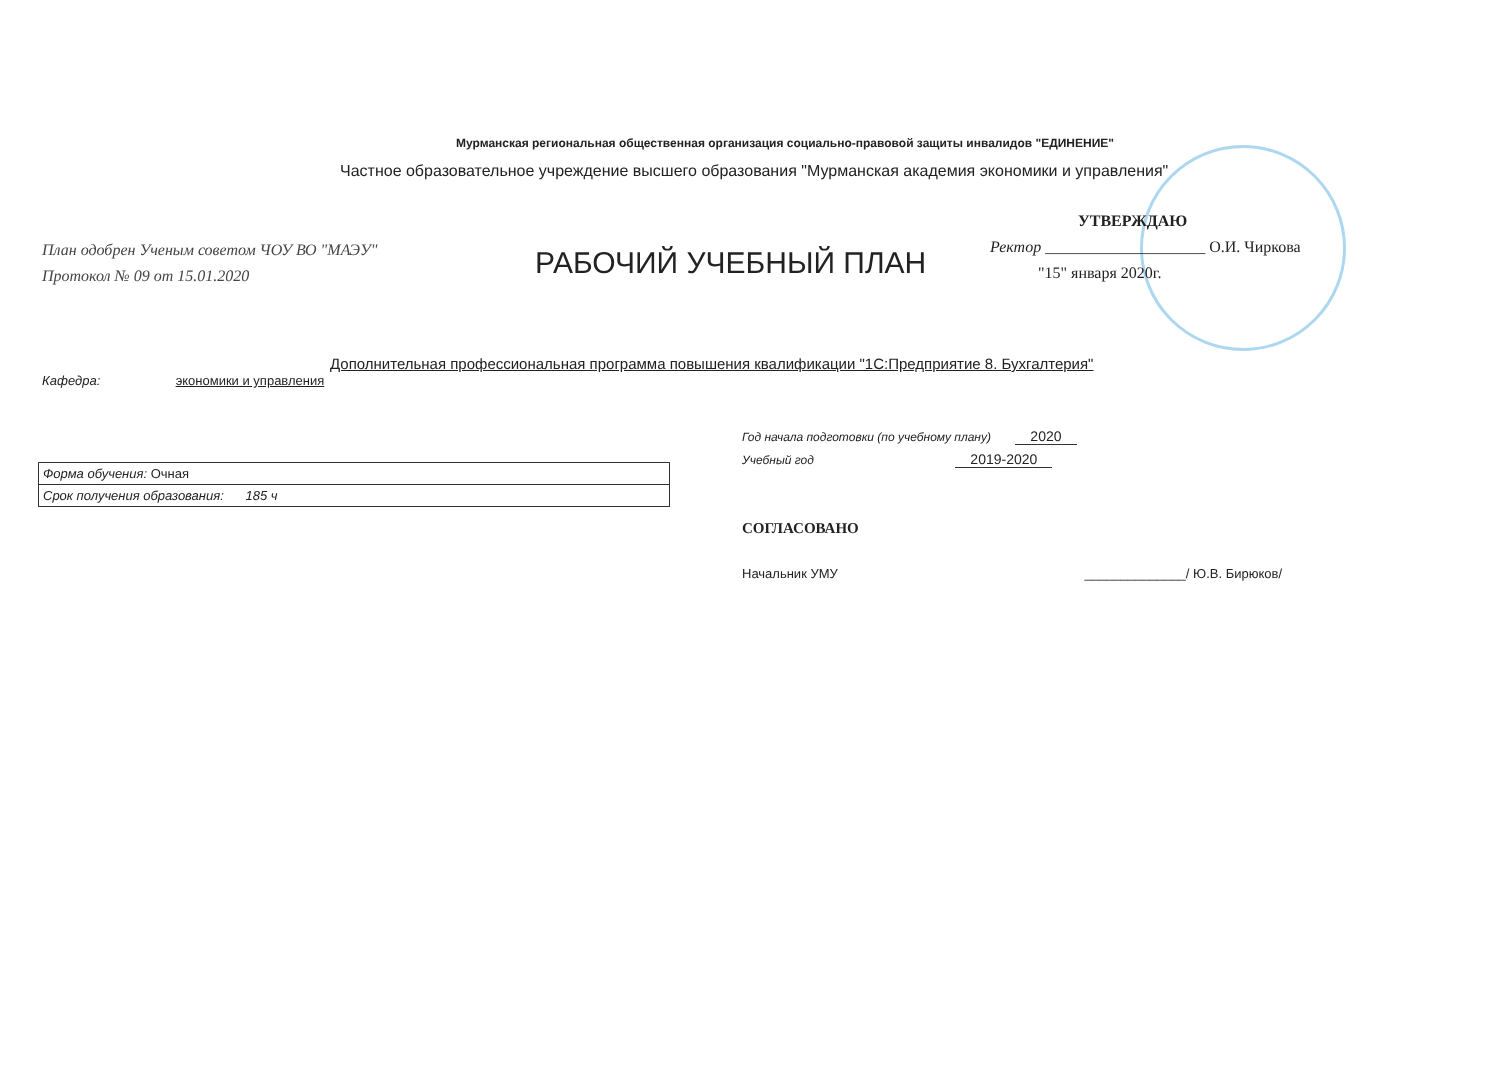Мурманская региональная общественная организация социально-правовой защиты инвалидов "ЕДИНЕНИЕ"
Частное образовательное учреждение высшего образования "Мурманская академия экономики и управления"
План одобрен Ученым советом ЧОУ ВО "МАЭУ"
Протокол № 09 от 15.01.2020
РАБОЧИЙ УЧЕБНЫЙ ПЛАН
УТВЕРЖДАЮ
Ректор ____________________ О.И. Чиркова
"15" января 2020г.
Дополнительная профессиональная программа повышения квалификации "1С:Предприятие 8. Бухгалтерия"
Кафедра: экономики и управления
Год начала подготовки (по учебному плану) 2020
Учебный год 2019-2020
| Форма обучения: Очная |
| Срок получения образования: 185 ч |
СОГЛАСОВАНО
Начальник УМУ ______________/ Ю.В. Бирюков/